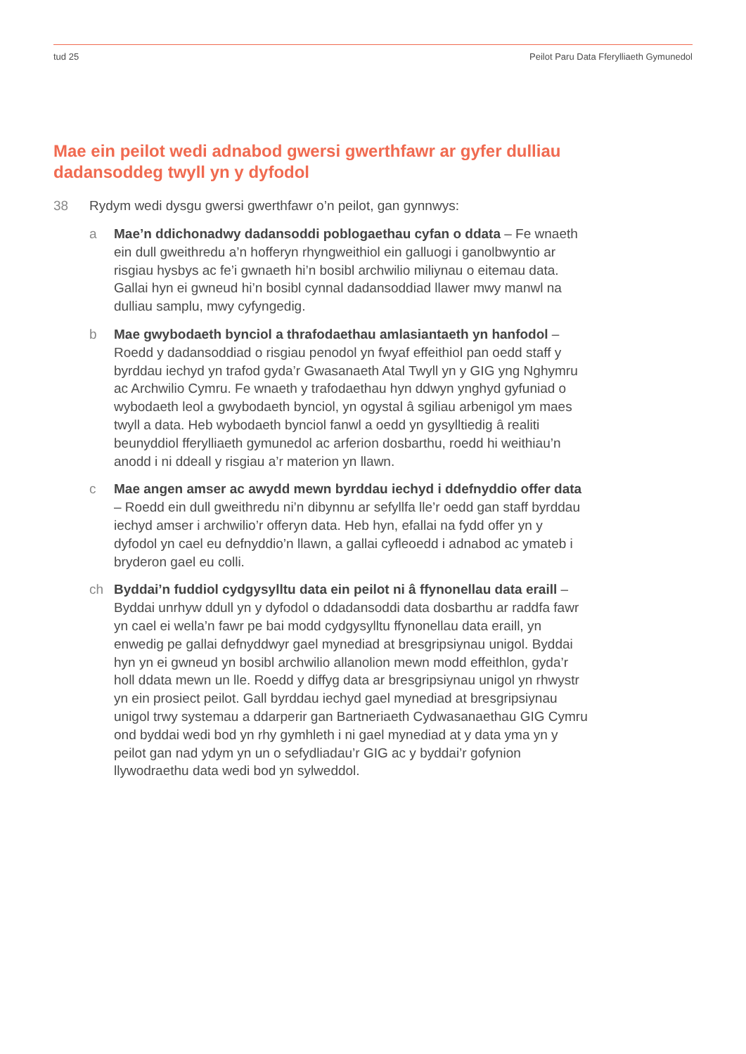tud 25 Peilot Paru Data Fferylliaeth Gymunedol
Mae ein peilot wedi adnabod gwersi gwerthfawr ar gyfer dulliau dadansoddeg twyll yn y dyfodol
38 Rydym wedi dysgu gwersi gwerthfawr o’n peilot, gan gynnwys:
a Mae’n ddichonadwy dadansoddi poblogaethau cyfan o ddata – Fe wnaeth ein dull gweithredu a’n hofferyn rhyngweithiol ein galluogi i ganolbwyntio ar risgiau hysbys ac fe’i gwnaeth hi’n bosibl archwilio miliynau o eitemau data. Gallai hyn ei gwneud hi’n bosibl cynnal dadansoddiad llawer mwy manwl na dulliau samplu, mwy cyfyngedig.
b Mae gwybodaeth bynciol a thrafodaethau amlasiantaeth yn hanfodol – Roedd y dadansoddiad o risgiau penodol yn fwyaf effeithiol pan oedd staff y byrddau iechyd yn trafod gyda’r Gwasanaeth Atal Twyll yn y GIG yng Nghymru ac Archwilio Cymru. Fe wnaeth y trafodaethau hyn ddwyn ynghyd gyfuniad o wybodaeth leol a gwybodaeth bynciol, yn ogystal â sgiliau arbenigol ym maes twyll a data. Heb wybodaeth bynciol fanwl a oedd yn gysylltiedig â realiti beunyddiol fferylliaeth gymunedol ac arferion dosbarthu, roedd hi weithiau’n anodd i ni ddeall y risgiau a’r materion yn llawn.
c Mae angen amser ac awydd mewn byrddau iechyd i ddefnyddio offer data – Roedd ein dull gweithredu ni’n dibynnu ar sefyllfa lle’r oedd gan staff byrddau iechyd amser i archwilio’r offeryn data. Heb hyn, efallai na fydd offer yn y dyfodol yn cael eu defnyddio’n llawn, a gallai cyfleoedd i adnabod ac ymateb i bryderon gael eu colli.
ch Byddai’n fuddiol cydgysylltu data ein peilot ni â ffynonellau data eraill – Byddai unrhyw ddull yn y dyfodol o ddadansoddi data dosbarthu ar raddfa fawr yn cael ei wella’n fawr pe bai modd cydgysylltu ffynonellau data eraill, yn enwedig pe gallai defnyddwyr gael mynediad at bresgripsiynau unigol. Byddai hyn yn ei gwneud yn bosibl archwilio allanolion mewn modd effeithlon, gyda’r holl ddata mewn un lle. Roedd y diffyg data ar bresgripsiynau unigol yn rhwystr yn ein prosiect peilot. Gall byrddau iechyd gael mynediad at bresgripsiynau unigol trwy systemau a ddarperir gan Bartneriaeth Cydwasanaethau GIG Cymru ond byddai wedi bod yn rhy gymhleth i ni gael mynediad at y data yma yn y peilot gan nad ydym yn un o sefydliadau’r GIG ac y byddai’r gofynion llywodraethu data wedi bod yn sylweddol.